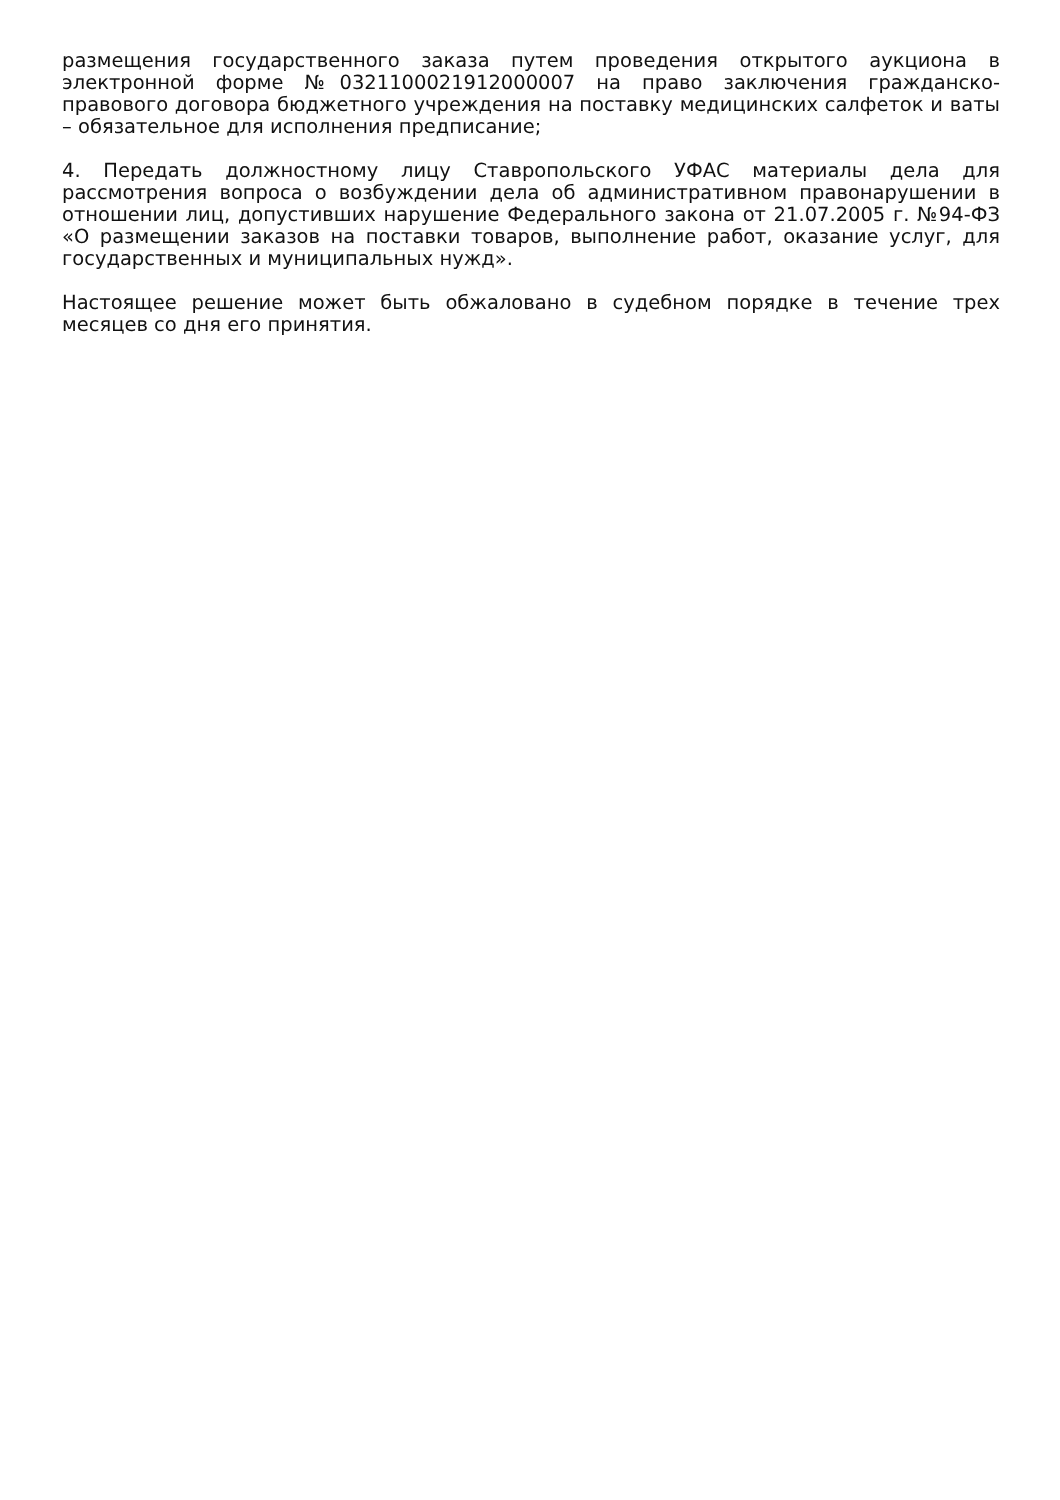размещения государственного заказа путем проведения открытого аукциона в электронной форме №0321100021912000007 на право заключения гражданско-правового договора бюджетного учреждения на поставку медицинских салфеток и ваты – обязательное для исполнения предписание;
4. Передать должностному лицу Ставропольского УФАС материалы дела для рассмотрения вопроса о возбуждении дела об административном правонарушении в отношении лиц, допустивших нарушение Федерального закона от 21.07.2005 г. №94-ФЗ «О размещении заказов на поставки товаров, выполнение работ, оказание услуг, для государственных и муниципальных нужд».
Настоящее решение может быть обжаловано в судебном порядке в течение трех месяцев со дня его принятия.